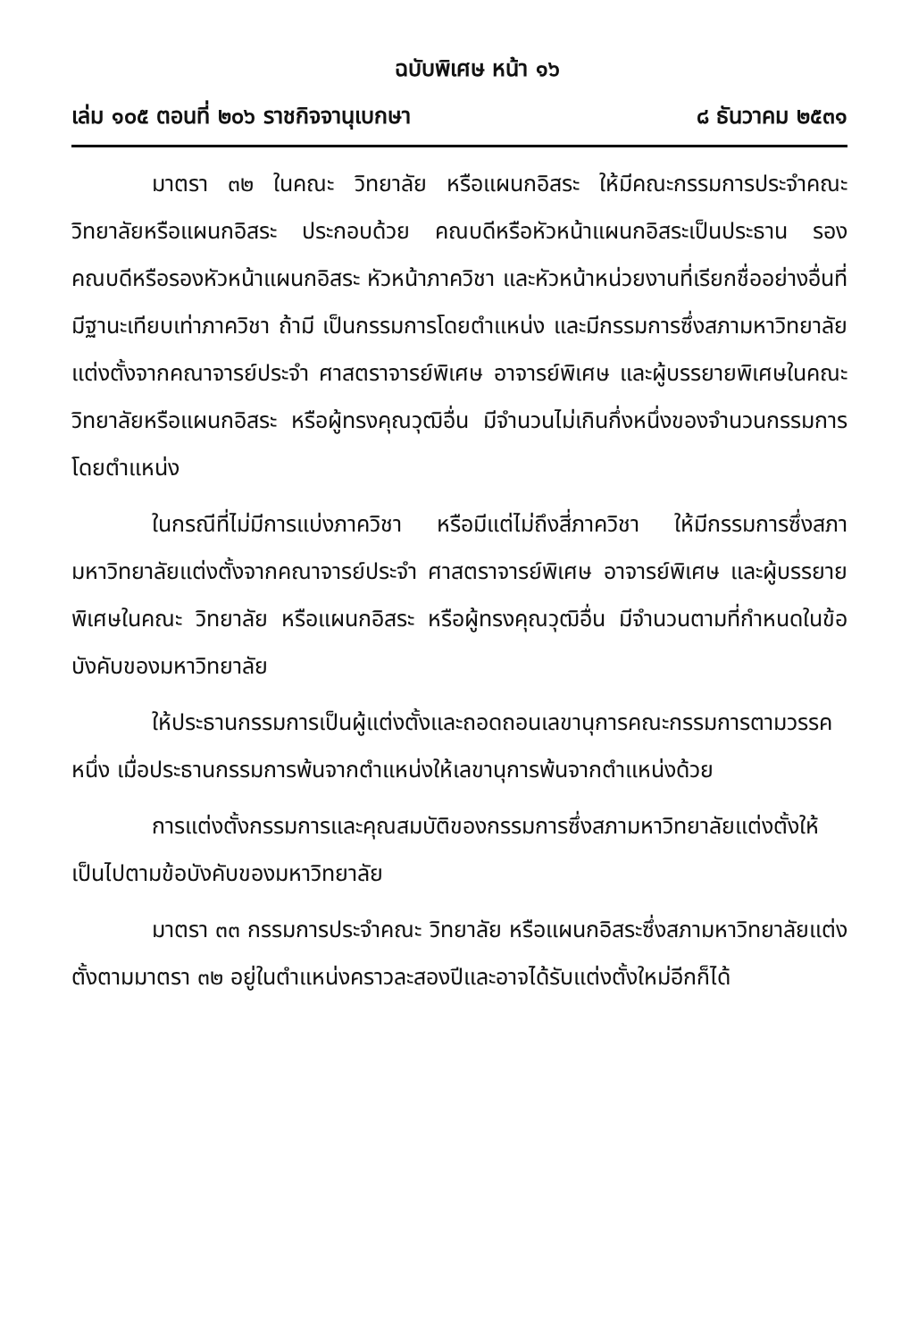ฉบับพิเศษ หน้า ๑๖
เล่ม ๑๐๕ ตอนที่ ๒๐๖ ราชกิจจานุเบกษา ๘ ธันวาคม ๒๕๓๑
มาตรา ๓๒ ในคณะ วิทยาลัย หรือแผนกอิสระ ให้มีคณะกรรมการประจำคณะ วิทยาลัยหรือแผนกอิสระ ประกอบด้วย คณบดีหรือหัวหน้าแผนกอิสระเป็นประธาน รองคณบดีหรือรองหัวหน้าแผนกอิสระ หัวหน้าภาควิชา และหัวหน้าหน่วยงานที่เรียกชื่ออย่างอื่นที่มีฐานะเทียบเท่าภาควิชา ถ้ามี เป็นกรรมการโดยตำแหน่ง และมีกรรมการซึ่งสภามหาวิทยาลัยแต่งตั้งจากคณาจารย์ประจำ ศาสตราจารย์พิเศษ อาจารย์พิเศษ และผู้บรรยายพิเศษในคณะ วิทยาลัยหรือแผนกอิสระ หรือผู้ทรงคุณวุฒิอื่น มีจำนวนไม่เกินกึ่งหนึ่งของจำนวนกรรมการโดยตำแหน่ง
ในกรณีที่ไม่มีการแบ่งภาควิชา หรือมีแต่ไม่ถึงสี่ภาควิชา ให้มีกรรมการซึ่งสภามหาวิทยาลัยแต่งตั้งจากคณาจารย์ประจำ ศาสตราจารย์พิเศษ อาจารย์พิเศษ และผู้บรรยายพิเศษในคณะ วิทยาลัย หรือแผนกอิสระ หรือผู้ทรงคุณวุฒิอื่น มีจำนวนตามที่กำหนดในข้อบังคับของมหาวิทยาลัย
ให้ประธานกรรมการเป็นผู้แต่งตั้งและถอดถอนเลขานุการคณะกรรมการตามวรรคหนึ่ง เมื่อประธานกรรมการพ้นจากตำแหน่งให้เลขานุการพ้นจากตำแหน่งด้วย
การแต่งตั้งกรรมการและคุณสมบัติของกรรมการซึ่งสภามหาวิทยาลัยแต่งตั้งให้เป็นไปตามข้อบังคับของมหาวิทยาลัย
มาตรา ๓๓ กรรมการประจำคณะ วิทยาลัย หรือแผนกอิสระซึ่งสภามหาวิทยาลัยแต่งตั้งตามมาตรา ๓๒ อยู่ในตำแหน่งคราวละสองปีและอาจได้รับแต่งตั้งใหม่อีกก็ได้